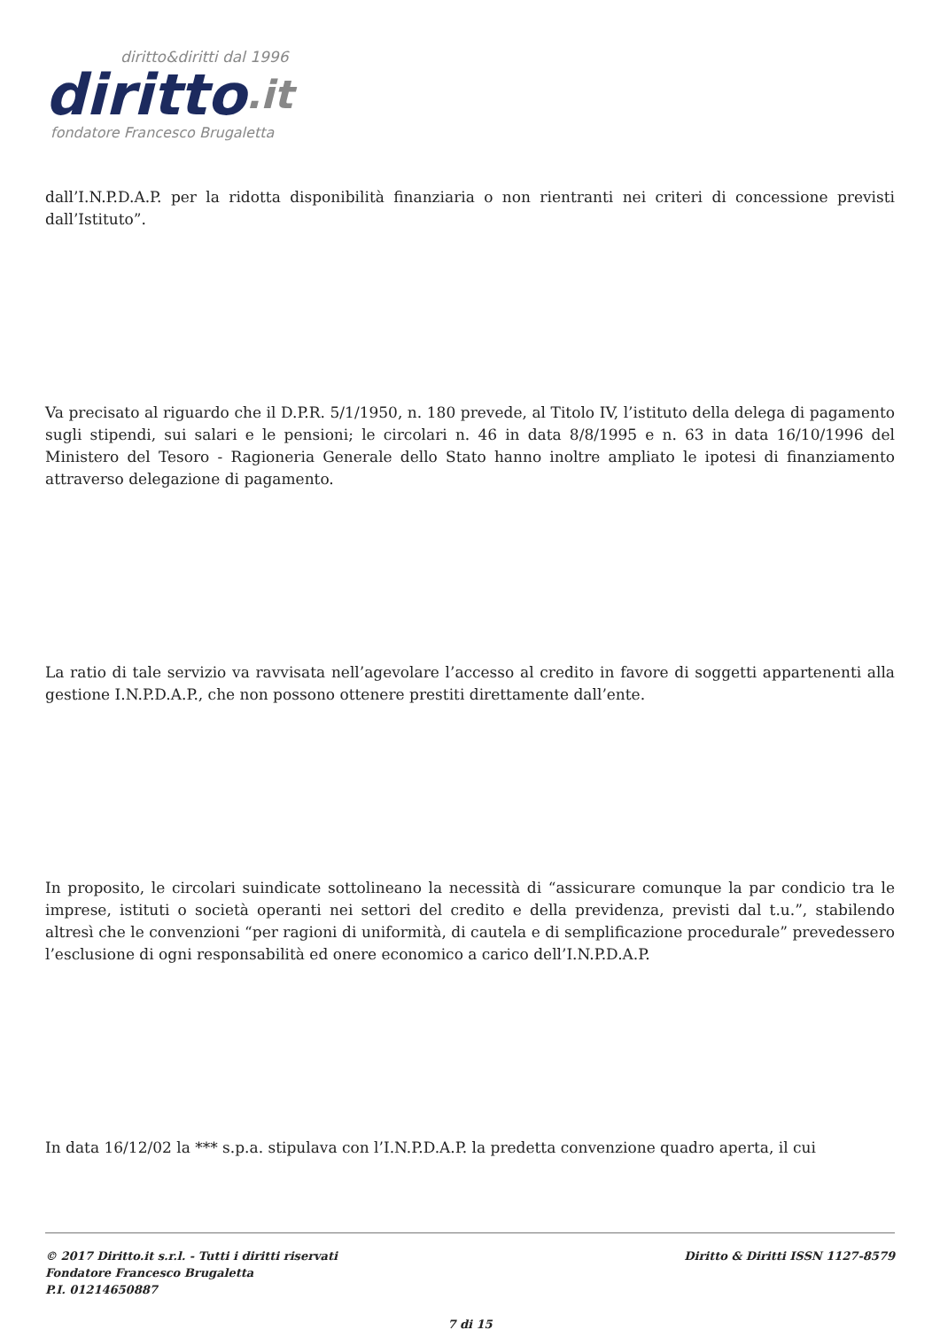diritto&diritti dal 1996
diritto.it
fondatore Francesco Brugaletta
dall’I.N.P.D.A.P. per la ridotta disponibilità finanziaria o non rientranti nei criteri di concessione previsti dall’Istituto”.
Va precisato al riguardo che il D.P.R. 5/1/1950, n. 180 prevede, al Titolo IV, l’istituto della delega di pagamento sugli stipendi, sui salari e le pensioni; le circolari n. 46 in data 8/8/1995 e n. 63 in data 16/10/1996 del Ministero del Tesoro - Ragioneria Generale dello Stato hanno inoltre ampliato le ipotesi di finanziamento attraverso delegazione di pagamento.
La ratio di tale servizio va ravvisata nell’agevolare l’accesso al credito in favore di soggetti appartenenti alla gestione I.N.P.D.A.P., che non possono ottenere prestiti direttamente dall’ente.
In proposito, le circolari suindicate sottolineano la necessità di “assicurare comunque la par condicio tra le imprese, istituti o società operanti nei settori del credito e della previdenza, previsti dal t.u.”, stabilendo altresì che le convenzioni “per ragioni di uniformità, di cautela e di semplificazione procedurale” prevedessero l’esclusione di ogni responsabilità ed onere economico a carico dell’I.N.P.D.A.P.
In data 16/12/02 la *** s.p.a. stipulava con l’I.N.P.D.A.P. la predetta convenzione quadro aperta, il cui
© 2017 Diritto.it s.r.l. - Tutti i diritti riservati
Fondatore Francesco Brugaletta
P.I. 01214650887
Diritto & Diritti ISSN 1127-8579
7 di 15